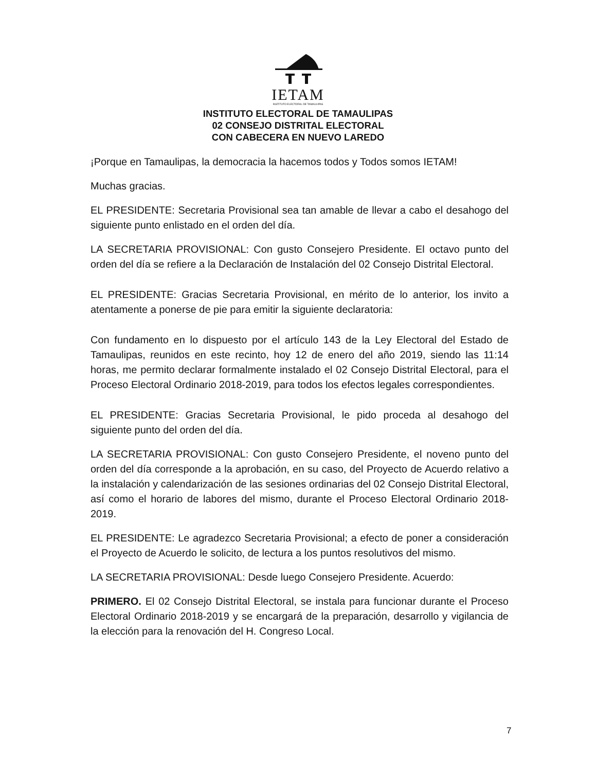IETAM
INSTITUTO ELECTORAL DE TAMAULIPAS
INSTITUTO ELECTORAL DE TAMAULIPAS
02 CONSEJO DISTRITAL ELECTORAL
CON CABECERA EN NUEVO LAREDO
¡Porque en Tamaulipas, la democracia la hacemos todos y Todos somos IETAM!
Muchas gracias.
EL PRESIDENTE: Secretaria Provisional sea tan amable de llevar a cabo el desahogo del siguiente punto enlistado en el orden del día.
LA SECRETARIA PROVISIONAL: Con gusto Consejero Presidente. El octavo punto del orden del día se refiere a la Declaración de Instalación del 02 Consejo Distrital Electoral.
EL PRESIDENTE: Gracias Secretaria Provisional, en mérito de lo anterior, los invito a atentamente a ponerse de pie para emitir la siguiente declaratoria:
Con fundamento en lo dispuesto por el artículo 143 de la Ley Electoral del Estado de Tamaulipas, reunidos en este recinto, hoy 12 de enero del año 2019, siendo las 11:14 horas, me permito declarar formalmente instalado el 02 Consejo Distrital Electoral, para el Proceso Electoral Ordinario 2018-2019, para todos los efectos legales correspondientes.
EL PRESIDENTE: Gracias Secretaria Provisional, le pido proceda al desahogo del siguiente punto del orden del día.
LA SECRETARIA PROVISIONAL: Con gusto Consejero Presidente, el noveno punto del orden del día corresponde a la aprobación, en su caso, del Proyecto de Acuerdo relativo a la instalación y calendarización de las sesiones ordinarias del 02 Consejo Distrital Electoral, así como el horario de labores del mismo, durante el Proceso Electoral Ordinario 2018-2019.
EL PRESIDENTE: Le agradezco Secretaria Provisional; a efecto de poner a consideración el Proyecto de Acuerdo le solicito, de lectura a los puntos resolutivos del mismo.
LA SECRETARIA PROVISIONAL: Desde luego Consejero Presidente. Acuerdo:
PRIMERO. El 02 Consejo Distrital Electoral, se instala para funcionar durante el Proceso Electoral Ordinario 2018-2019 y se encargará de la preparación, desarrollo y vigilancia de la elección para la renovación del H. Congreso Local.
7